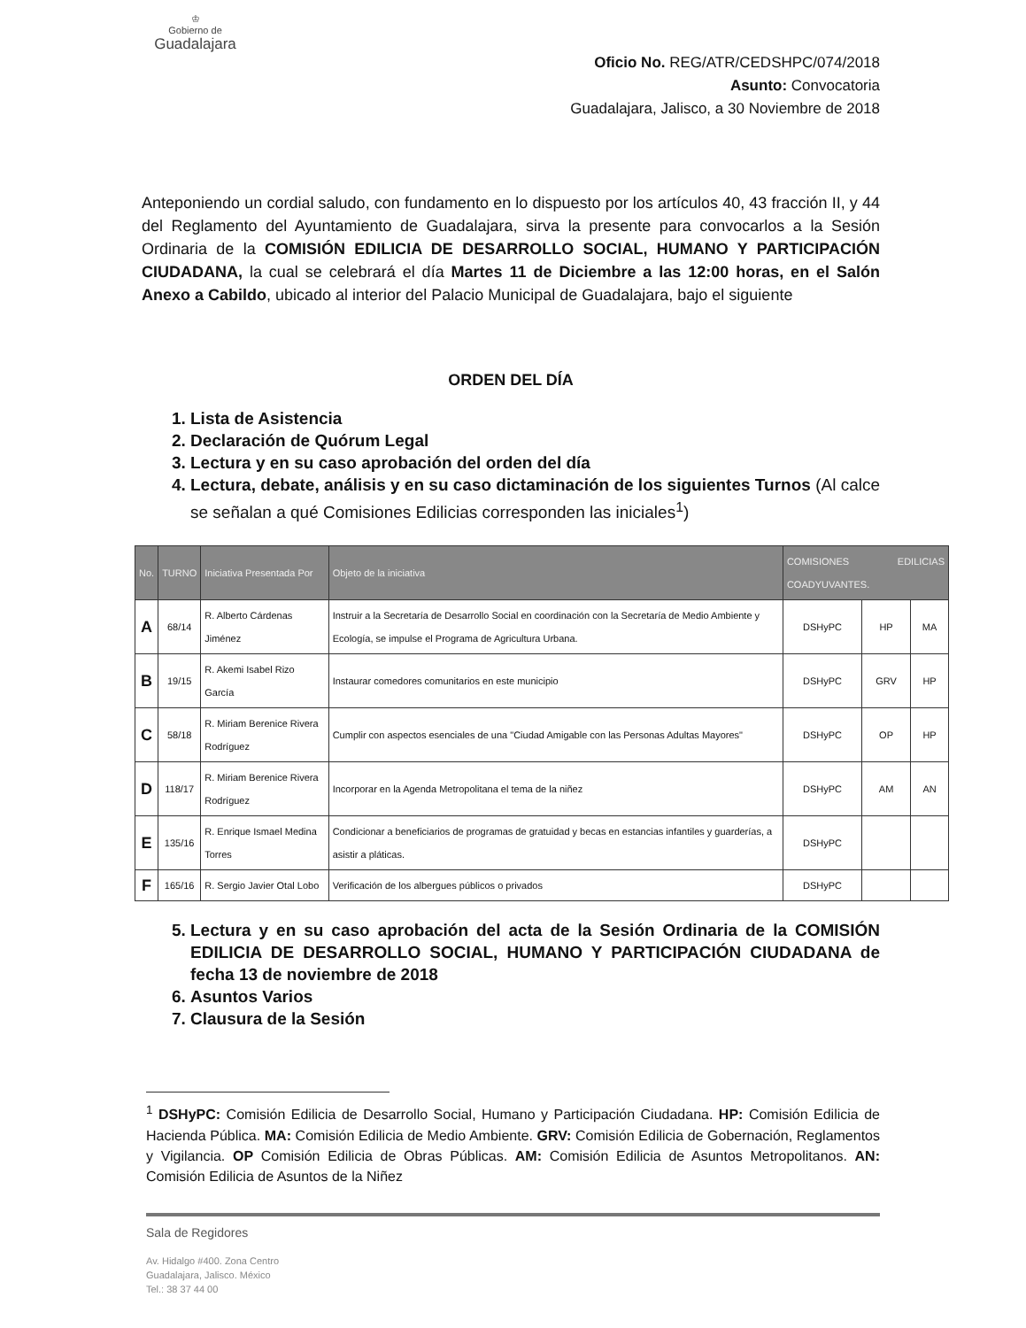♔
Gobierno de
Guadalajara
Oficio No. REG/ATR/CEDSHPC/074/2018
Asunto: Convocatoria
Guadalajara, Jalisco, a 30 Noviembre de 2018
Anteponiendo un cordial saludo, con fundamento en lo dispuesto por los artículos 40, 43 fracción II, y 44 del Reglamento del Ayuntamiento de Guadalajara, sirva la presente para convocarlos a la Sesión Ordinaria de la COMISIÓN EDILICIA DE DESARROLLO SOCIAL, HUMANO Y PARTICIPACIÓN CIUDADANA, la cual se celebrará el día Martes 11 de Diciembre a las 12:00 horas, en el Salón Anexo a Cabildo, ubicado al interior del Palacio Municipal de Guadalajara, bajo el siguiente
ORDEN DEL DÍA
1. Lista de Asistencia
2. Declaración de Quórum Legal
3. Lectura y en su caso aprobación del orden del día
4. Lectura, debate, análisis y en su caso dictaminación de los siguientes Turnos (Al calce se señalan a qué Comisiones Edilicias corresponden las iniciales<sup>1</sup>)
| No. | TURNO | Iniciativa Presentada Por | Objeto de la iniciativa | COMISIONES EDILICIAS COADYUVANTES. | | |
| --- | --- | --- | --- | --- | --- | --- |
| A | 68/14 | R. Alberto Cárdenas Jiménez | Instruir a la Secretaría de Desarrollo Social en coordinación con la Secretaría de Medio Ambiente y Ecología, se impulse el Programa de Agricultura Urbana. | DSHyPC | HP | MA |
| B | 19/15 | R. Akemi Isabel Rizo García | Instaurar comedores comunitarios en este municipio | DSHyPC | GRV | HP |
| C | 58/18 | R. Miriam Berenice Rivera Rodríguez | Cumplir con aspectos esenciales de una "Ciudad Amigable con las Personas Adultas Mayores" | DSHyPC | OP | HP |
| D | 118/17 | R. Miriam Berenice Rivera Rodríguez | Incorporar en la Agenda Metropolitana el tema de la niñez | DSHyPC | AM | AN |
| E | 135/16 | R. Enrique Ismael Medina Torres | Condicionar a beneficiarios de programas de gratuidad y becas en estancias infantiles y guarderías, a asistir a pláticas. | DSHyPC | | |
| F | 165/16 | R. Sergio Javier Otal Lobo | Verificación de los albergues públicos o privados | DSHyPC | | |
5. Lectura y en su caso aprobación del acta de la Sesión Ordinaria de la COMISIÓN EDILICIA DE DESARROLLO SOCIAL, HUMANO Y PARTICIPACIÓN CIUDADANA de fecha 13 de noviembre de 2018
6. Asuntos Varios
7. Clausura de la Sesión
<sup>1</sup> DSHyPC: Comisión Edilicia de Desarrollo Social, Humano y Participación Ciudadana. HP: Comisión Edilicia de Hacienda Pública. MA: Comisión Edilicia de Medio Ambiente. GRV: Comisión Edilicia de Gobernación, Reglamentos y Vigilancia. OP Comisión Edilicia de Obras Públicas. AM: Comisión Edilicia de Asuntos Metropolitanos. AN: Comisión Edilicia de Asuntos de la Niñez
Sala de Regidores
Av. Hidalgo #400. Zona Centro
Guadalajara, Jalisco. México
Tel.: 38 37 44 00